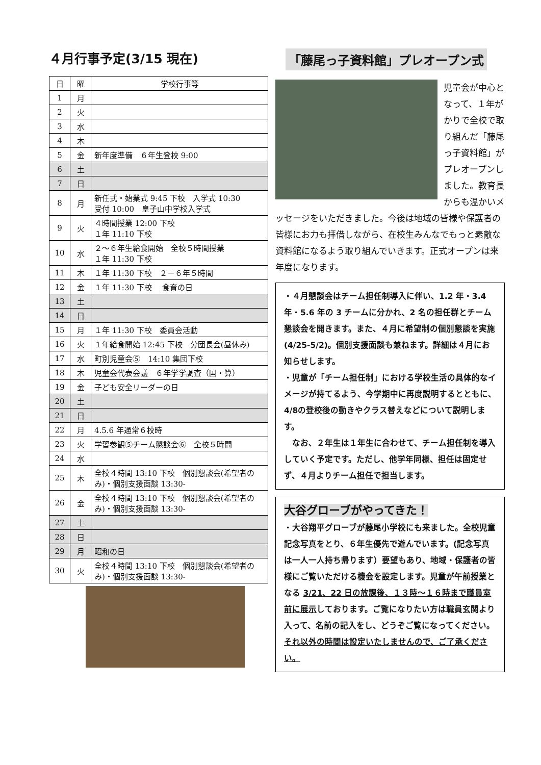４月行事予定(3/15 現在)
| 日 | 曜 | 学校行事等 |
| --- | --- | --- |
| 1 | 月 | |
| 2 | 火 | |
| 3 | 水 | |
| 4 | 木 | |
| 5 | 金 | 新年度準備 ６年生登校 9:00 |
| 6 | 土 | |
| 7 | 日 | |
| 8 | 月 | 新任式・始業式 9:45 下校 入学式 10:30 受付 10:00 皇子山中学校入学式 |
| 9 | 火 | ４時間授業 12:00 下校 １年 11:10 下校 |
| 10 | 水 | ２～６年生給食開始 全校５時間授業 １年 11:30 下校 |
| 11 | 木 | １年 11:30 下校 ２－６年５時間 |
| 12 | 金 | １年 11:30 下校 食育の日 |
| 13 | 土 | |
| 14 | 日 | |
| 15 | 月 | １年 11:30 下校 委員会活動 |
| 16 | 火 | １年給食開始 12:45 下校 分団長会(昼休み) |
| 17 | 水 | 町別児童会⑤ 14:10 集団下校 |
| 18 | 木 | 児童会代表会議 ６年学学調査（国・算） |
| 19 | 金 | 子ども安全リーダーの日 |
| 20 | 土 | |
| 21 | 日 | |
| 22 | 月 | 4.5.6 年通常６校時 |
| 23 | 火 | 学習参観⑤チーム懇談会⑥ 全校５時間 |
| 24 | 水 | |
| 25 | 木 | 全校４時間 13:10 下校 個別懇談会(希望者のみ)・個別支援面談 13:30- |
| 26 | 金 | 全校４時間 13:10 下校 個別懇談会(希望者のみ)・個別支援面談 13:30- |
| 27 | 土 | |
| 28 | 日 | |
| 29 | 月 | 昭和の日 |
| 30 | 火 | 全校４時間 13:10 下校 個別懇談会(希望者のみ)・個別支援面談 13:30- |
「藤尾っ子資料館」プレオープン式
児童会が中心となって、１年がかりで全校で取り組んだ「藤尾っ子資料館」がプレオープンしました。教育長からも温かいメッセージをいただきました。今後は地域の皆様や保護者の皆様にお力も拝借しながら、在校生みんなでもっと素敵な資料館になるよう取り組んでいきます。正式オープンは来年度になります。
・４月懇談会はチーム担任制導入に伴い、1.2 年・3.4 年・5.6 年の 3 チームに分かれ、2 名の担任群とチーム懇談会を開きます。また、４月に希望制の個別懇談を実施(4/25-5/2)。個別支援面談も兼ねます。詳細は４月にお知らせします。
・児童が「チーム担任制」における学校生活の具体的なイメージが持てるよう、今学期中に再度説明するとともに、4/8の登校後の動きやクラス替えなどについて説明します。
　なお、２年生は１年生に合わせて、チーム担任制を導入していく予定です。ただし、他学年同様、担任は固定せず、４月よりチーム担任で担当します。
大谷グローブがやってきた！
・大谷翔平グローブが藤尾小学校にも来ました。全校児童記念写真をとり、６年生優先で遊んでいます。(記念写真は一人一人持ち帰ります）要望もあり、地域・保護者の皆様にご覧いただける機会を設定します。児童が午前授業となる 3/21、22 日の放課後、１３時～１６時まで職員室前に展示しております。ご覧になりたい方は職員玄関より入って、名前の記入をし、どうぞご覧になってください。それ以外の時間は設定いたしませんので、ご了承ください。